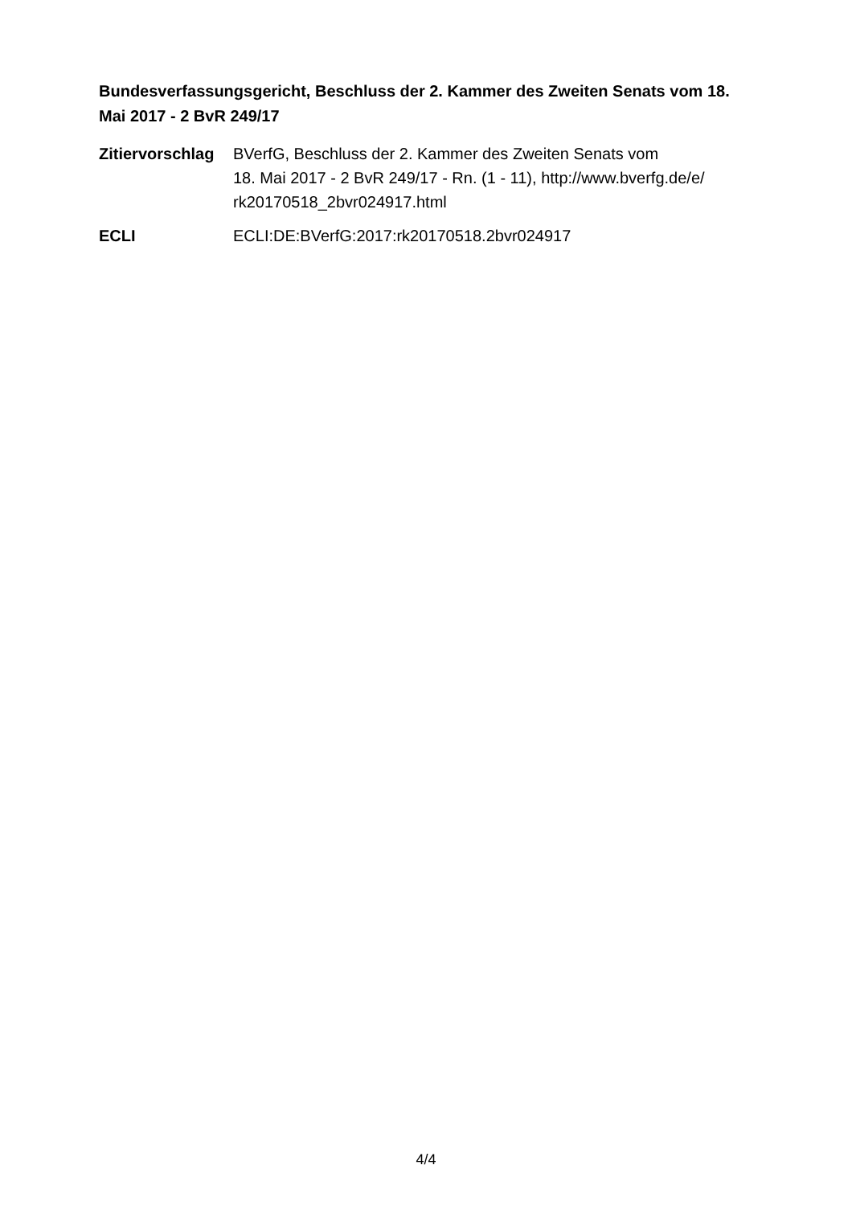Bundesverfassungsgericht, Beschluss der 2. Kammer des Zweiten Senats vom 18. Mai 2017 - 2 BvR 249/17
Zitiervorschlag
BVerfG, Beschluss der 2. Kammer des Zweiten Senats vom
18. Mai 2017 - 2 BvR 249/17 - Rn. (1 - 11), http://www.bverfg.de/e/
rk20170518_2bvr024917.html
ECLI ECLI:DE:BVerfG:2017:rk20170518.2bvr024917
4/4